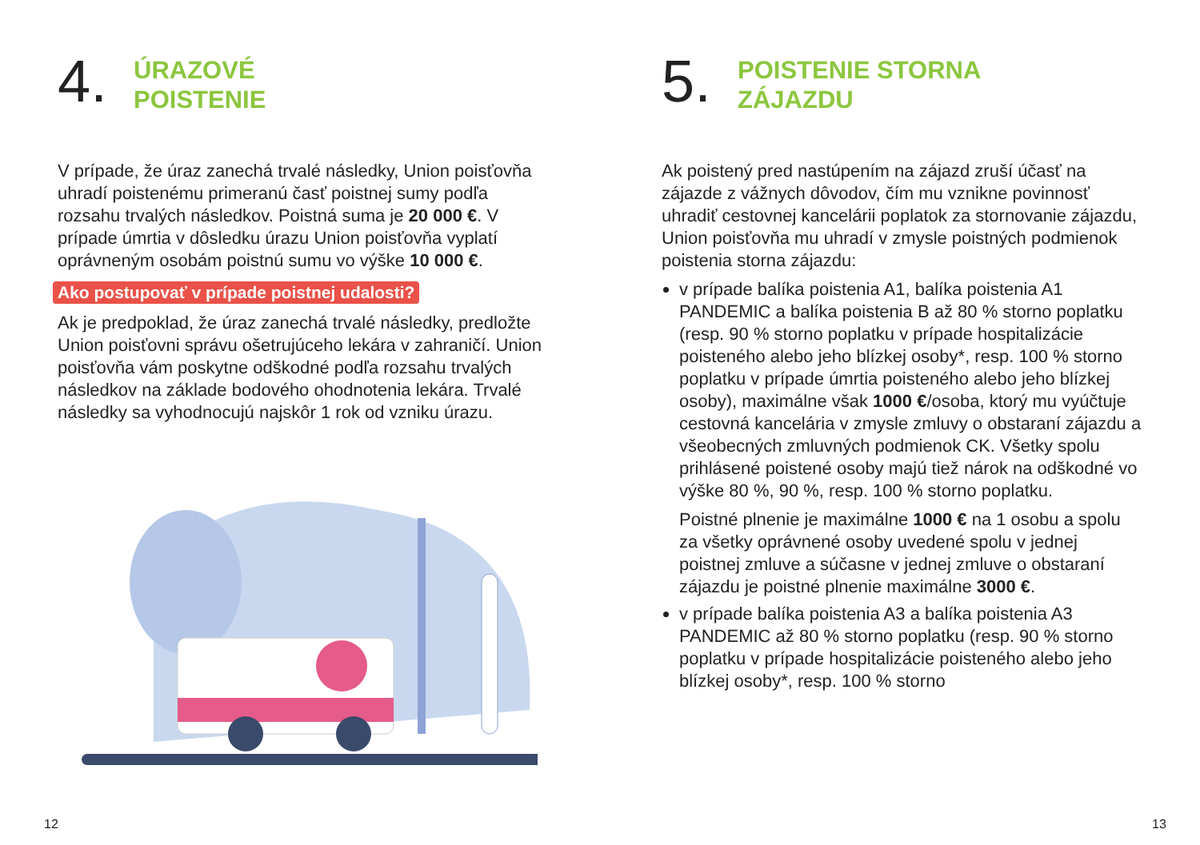4.
ÚRAZOVÉ
POISTENIE
V prípade, že úraz zanechá trvalé následky, Union poisťovňa uhradí poistenému primeranú časť poistnej sumy podľa rozsahu trvalých následkov. Poistná suma je 20 000 €. V prípade úmrtia v dôsledku úrazu Union poisťovňa vyplatí oprávneným osobám poistnú sumu vo výške 10 000 €.
Ako postupovať v prípade poistnej udalosti?
Ak je predpoklad, že úraz zanechá trvalé následky, predložte Union poisťovni správu ošetrujúceho lekára v zahraničí. Union poisťovňa vám poskytne odškodné podľa rozsahu trvalých následkov na základe bodového ohodnotenia lekára. Trvalé následky sa vyhodnocujú najskôr 1 rok od vzniku úrazu.
5.
POISTENIE STORNA
ZÁJAZDU
Ak poistený pred nastúpením na zájazd zruší účasť na zájazde z vážnych dôvodov, čím mu vznikne povinnosť uhradiť cestovnej kancelárii poplatok za stornovanie zájazdu, Union poisťovňa mu uhradí v zmysle poistných podmienok poistenia storna zájazdu:
v prípade balíka poistenia A1, balíka poistenia A1 PANDEMIC a balíka poistenia B až 80 % storno poplatku (resp. 90 % storno poplatku v prípade hospitalizácie poisteného alebo jeho blízkej osoby*, resp. 100 % storno poplatku v prípade úmrtia poisteného alebo jeho blízkej osoby), maximálne však 1000 €/osoba, ktorý mu vyúčtuje cestovná kancelária v zmysle zmluvy o obstaraní zájazdu a všeobecných zmluvných podmienok CK. Všetky spolu prihlásené poistené osoby majú tiež nárok na odškodné vo výške 80 %, 90 %, resp. 100 % storno poplatku.
Poistné plnenie je maximálne 1000 € na 1 osobu a spolu za všetky oprávnené osoby uvedené spolu v jednej poistnej zmluve a súčasne v jednej zmluve o obstaraní zájazdu je poistné plnenie maximálne 3000 €.
v prípade balíka poistenia A3 a balíka poistenia A3 PANDEMIC až 80 % storno poplatku (resp. 90 % storno poplatku v prípade hospitalizácie poisteného alebo jeho blízkej osoby*, resp. 100 % storno
12 13